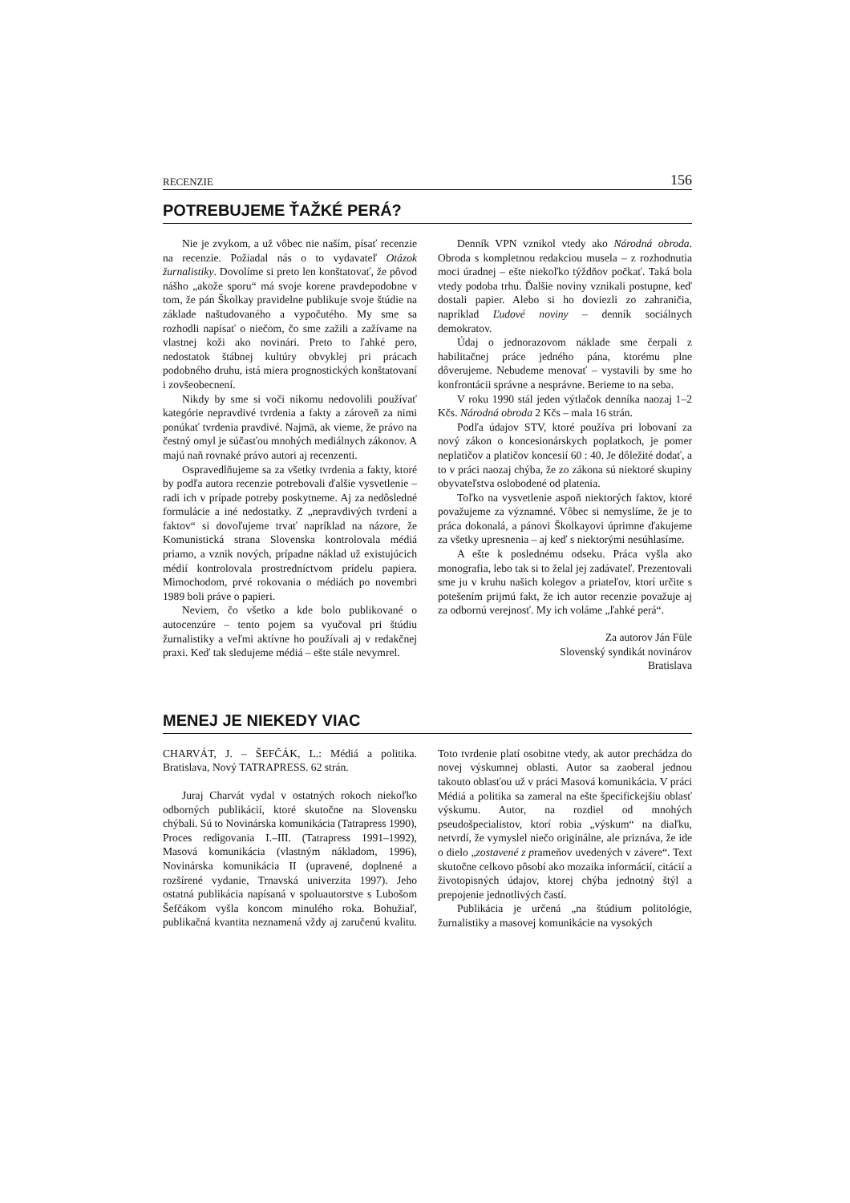RECENZIE 156
POTREBUJEME ŤAŽKÉ PERÁ?
Nie je zvykom, a už vôbec nie naším, písať recenzie na recenzie. Požiadal nás o to vydavateľ Otázok žurnalistiky. Dovolíme si preto len konštatovať, že pôvod nášho „akože sporu“ má svoje korene pravdepodobne v tom, že pán Školkay pravidelne publikuje svoje štúdie na základe naštudovaného a vypočutého. My sme sa rozhodli napísať o niečom, čo sme zažili a zažívame na vlastnej koži ako novinári. Preto to ľahké pero, nedostatok štábnej kultúry obvyklej pri prácach podobného druhu, istá miera prognostických konštatovaní i zovšeobecnení.
Nikdy by sme si voči nikomu nedovolili používať kategórie nepravdivé tvrdenia a fakty a zároveň za nimi ponúkať tvrdenia pravdivé. Najmä, ak vieme, že právo na čestný omyl je súčasťou mnohých mediálnych zákonov. A majú naň rovnaké právo autori aj recenzenti.
Ospravedlňujeme sa za všetky tvrdenia a fakty, ktoré by podľa autora recenzie potrebovali ďalšie vysvetlenie – radi ich v prípade potreby poskytneme. Aj za nedôsledné formulácie a iné nedostatky. Z „nepravdivých tvrdení a faktov“ si dovoľujeme trvať napríklad na názore, že Komunistická strana Slovenska kontrolovala médiá priamo, a vznik nových, prípadne náklad už existujúcich médií kontrolovala prostredníctvom prídelu papiera. Mimochodom, prvé rokovania o médiách po novembri 1989 boli práve o papieri.
Neviem, čo všetko a kde bolo publikované o autocenzúre – tento pojem sa vyučoval pri štúdiu žurnalistiky a veľmi aktívne ho používali aj v redakčnej praxi. Keď tak sledujeme médiá – ešte stále nevymrel.
Denník VPN vznikol vtedy ako Národná obroda. Obroda s kompletnou redakciou musela – z rozhodnutia moci úradnej – ešte niekoľko týždňov počkať. Taká bola vtedy podoba trhu. Ďalšie noviny vznikali postupne, keď dostali papier. Alebo si ho doviezli zo zahraničia, napríklad Ľudové noviny – denník sociálnych demokratov.
Údaj o jednorazovom náklade sme čerpali z habilitačnej práce jedného pána, ktorému plne dôverujeme. Nebudeme menovať – vystavili by sme ho konfrontácii správne a nesprávne. Berieme to na seba.
V roku 1990 stál jeden výtlačok denníka naozaj 1–2 Kčs. Národná obroda 2 Kčs – mala 16 strán.
Podľa údajov STV, ktoré používa pri lobovaní za nový zákon o koncesionárskych poplatkoch, je pomer neplatičov a platičov koncesií 60 : 40. Je dôležité dodať, a to v práci naozaj chýba, že zo zákona sú niektoré skupiny obyvateľstva oslobodené od platenia.
Toľko na vysvetlenie aspoň niektorých faktov, ktoré považujeme za významné. Vôbec si nemyslíme, že je to práca dokonalá, a pánovi Školkayovi úprimne ďakujeme za všetky upresnenia – aj keď s niektorými nesúhlasíme.
A ešte k poslednému odseku. Práca vyšla ako monografia, lebo tak si to želal jej zadávateľ. Prezentovali sme ju v kruhu našich kolegov a priateľov, ktorí určite s potešením prijmú fakt, že ich autor recenzie považuje aj za odbornú verejnosť. My ich voláme „ľahké perá“.
Za autorov Ján Füle
Slovenský syndikát novinárov
Bratislava
MENEJ JE NIEKEDY VIAC
CHARVÁT, J. – ŠEFČÁK, L.: Médiá a politika. Bratislava, Nový TATRAPRESS. 62 strán.
Juraj Charvát vydal v ostatných rokoch niekoľko odborných publikácií, ktoré skutočne na Slovensku chýbali. Sú to Novinárska komunikácia (Tatrapress 1990), Proces redigovania I.–III. (Tatrapress 1991–1992), Masová komunikácia (vlastným nákladom, 1996), Novinárska komunikácia II (upravené, doplnené a rozšírené vydanie, Trnavská univerzita 1997). Jeho ostatná publikácia napísaná v spoluautorstve s Lubošom Šefčákom vyšla koncom minulého roka. Bohužiaľ, publikačná kvantita neznamená vždy aj zaručenú kvalitu. Toto tvrdenie platí osobitne vtedy, ak autor prechádza do novej výskumnej oblasti. Autor sa zaoberal jednou takouto oblasťou už v práci Masová komunikácia. V práci Médiá a politika sa zameral na ešte špecifickejšiu oblasť výskumu. Autor, na rozdiel od mnohých pseudošpecialistov, ktorí robia „výskum“ na diaľku, netvrdí, že vymyslel niečo originálne, ale priznáva, že ide o dielo „zostavené z prameňov uvedených v závere“. Text skutočne celkovo pôsobí ako mozaika informácií, citácií a životopisných údajov, ktorej chýba jednotný štýl a prepojenie jednotlivých častí.
Publikácia je určená „na štúdium politológie, žurnalistiky a masovej komunikácie na vysokých